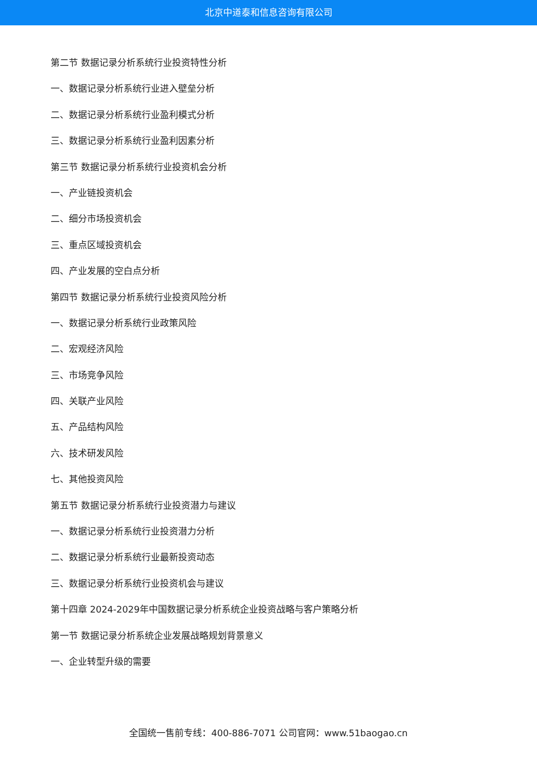北京中道泰和信息咨询有限公司
第二节 数据记录分析系统行业投资特性分析
一、数据记录分析系统行业进入壁垒分析
二、数据记录分析系统行业盈利模式分析
三、数据记录分析系统行业盈利因素分析
第三节 数据记录分析系统行业投资机会分析
一、产业链投资机会
二、细分市场投资机会
三、重点区域投资机会
四、产业发展的空白点分析
第四节 数据记录分析系统行业投资风险分析
一、数据记录分析系统行业政策风险
二、宏观经济风险
三、市场竞争风险
四、关联产业风险
五、产品结构风险
六、技术研发风险
七、其他投资风险
第五节 数据记录分析系统行业投资潜力与建议
一、数据记录分析系统行业投资潜力分析
二、数据记录分析系统行业最新投资动态
三、数据记录分析系统行业投资机会与建议
第十四章 2024-2029年中国数据记录分析系统企业投资战略与客户策略分析
第一节 数据记录分析系统企业发展战略规划背景意义
一、企业转型升级的需要
全国统一售前专线：400-886-7071 公司官网：www.51baogao.cn